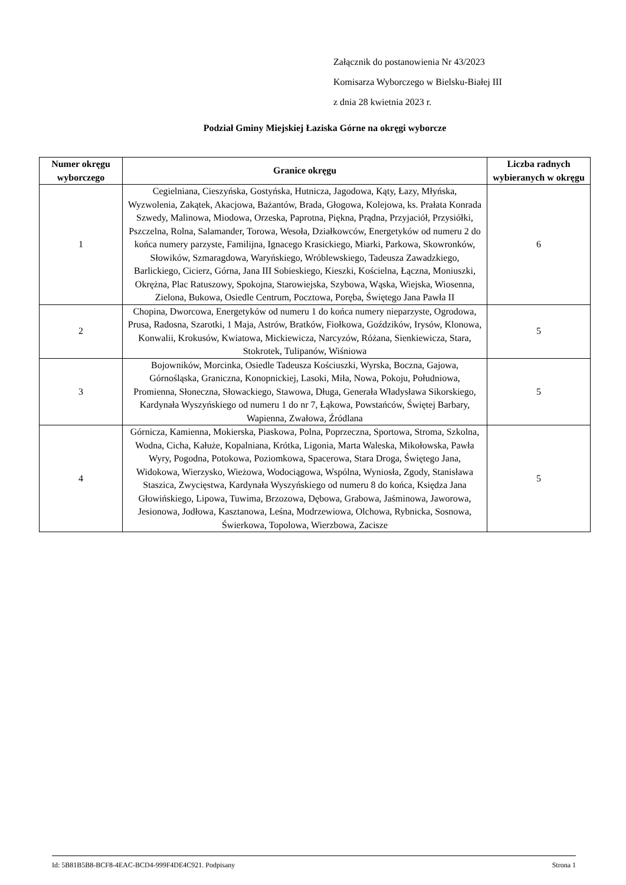Załącznik do postanowienia Nr 43/2023
Komisarza Wyborczego w Bielsku-Białej III
z dnia 28 kwietnia 2023 r.
Podział Gminy Miejskiej Łaziska Górne na okręgi wyborcze
| Numer okręgu wyborczego | Granice okręgu | Liczba radnych wybieranych w okręgu |
| --- | --- | --- |
| 1 | Cegielniana, Cieszyńska, Gostyńska, Hutnicza, Jagodowa, Kąty, Łazy, Młyńska, Wyzwolenia, Zakątek, Akacjowa, Bażantów, Brada, Głogowa, Kolejowa, ks. Prałata Konrada Szwedy, Malinowa, Miodowa, Orzeska, Paprotna, Piękna, Prądna, Przyjaciół, Przysiółki, Pszczelna, Rolna, Salamander, Torowa, Wesoła, Działkowców, Energetyków od numeru 2 do końca numery parzyste, Familijna, Ignacego Krasickiego, Miarki, Parkowa, Skowronków, Słowików, Szmaragdowa, Waryńskiego, Wróblewskiego, Tadeusza Zawadzkiego, Barlickiego, Cicierz, Górna, Jana III Sobieskiego, Kieszki, Kościelna, Łączna, Moniuszki, Okrężna, Plac Ratuszowy, Spokojna, Starowiejska, Szybowa, Wąska, Wiejska, Wiosenna, Zielona, Bukowa, Osiedle Centrum, Pocztowa, Poręba, Świętego Jana Pawła II | 6 |
| 2 | Chopina, Dworcowa, Energetyków od numeru 1 do końca numery nieparzyste, Ogrodowa, Prusa, Radosna, Szarotki, 1 Maja, Astrów, Bratków, Fiołkowa, Goździków, Irysów, Klonowa, Konwalii, Krokusów, Kwiatowa, Mickiewicza, Narcyzów, Różana, Sienkiewicza, Stara, Stokrotek, Tulipanów, Wiśniowa | 5 |
| 3 | Bojowników, Morcinka, Osiedle Tadeusza Kościuszki, Wyrska, Boczna, Gajowa, Górnośląska, Graniczna, Konopnickiej, Lasoki, Miła, Nowa, Pokoju, Południowa, Promienna, Słoneczna, Słowackiego, Stawowa, Długa, Generała Władysława Sikorskiego, Kardynała Wyszyńskiego od numeru 1 do nr 7, Łąkowa, Powstańców, Świętej Barbary, Wapienna, Zwałowa, Źródlana | 5 |
| 4 | Górnicza, Kamienna, Mokierska, Piaskowa, Polna, Poprzeczna, Sportowa, Stroma, Szkolna, Wodna, Cicha, Kałuże, Kopalniana, Krótka, Ligonia, Marta Waleska, Mikołowska, Pawła Wyry, Pogodna, Potokowa, Poziomkowa, Spacerowa, Stara Droga, Świętego Jana, Widokowa, Wierzysko, Wieżowa, Wodociągowa, Wspólna, Wyniosła, Zgody, Stanisława Staszica, Zwycięstwa, Kardynała Wyszyńskiego od numeru 8 do końca, Księdza Jana Głowińskiego, Lipowa, Tuwima, Brzozowa, Dębowa, Grabowa, Jaśminowa, Jaworowa, Jesionowa, Jodłowa, Kasztanowa, Leśna, Modrzewiowa, Olchowa, Rybnicka, Sosnowa, Świerkowa, Topolowa, Wierzbowa, Zacisze | 5 |
Id: 5B81B5B8-BCF8-4EAC-BCD4-999F4DE4C921. Podpisany Strona 1